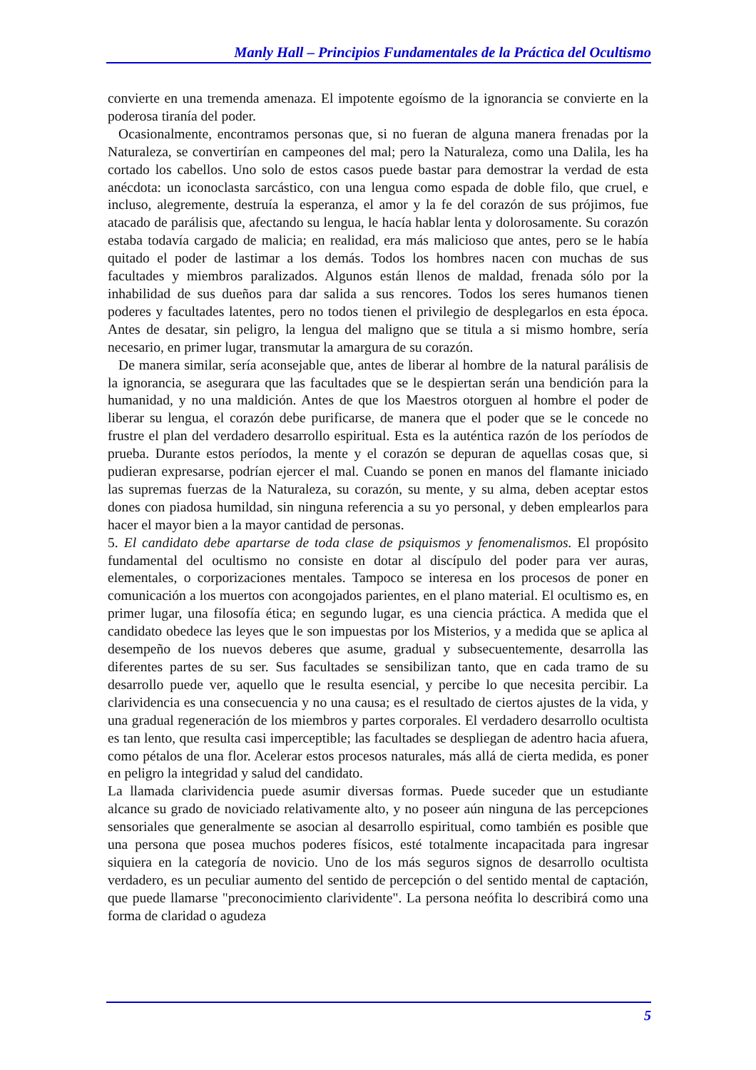Manly Hall – Principios Fundamentales de la Práctica del Ocultismo
convierte en una tremenda amenaza. El impotente egoísmo de la ignorancia se convierte en la poderosa tiranía del poder.
Ocasionalmente, encontramos personas que, si no fueran de alguna manera frenadas por la Naturaleza, se convertirían en campeones del mal; pero la Naturaleza, como una Dalila, les ha cortado los cabellos. Uno solo de estos casos puede bastar para demostrar la verdad de esta anécdota: un iconoclasta sarcástico, con una lengua como espada de doble filo, que cruel, e incluso, alegremente, destruía la esperanza, el amor y la fe del corazón de sus prójimos, fue atacado de parálisis que, afectando su lengua, le hacía hablar lenta y dolorosamente. Su corazón estaba todavía cargado de malicia; en realidad, era más malicioso que antes, pero se le había quitado el poder de lastimar a los demás. Todos los hombres nacen con muchas de sus facultades y miembros paralizados. Algunos están llenos de maldad, frenada sólo por la inhabilidad de sus dueños para dar salida a sus rencores. Todos los seres humanos tienen poderes y facultades latentes, pero no todos tienen el privilegio de desplegarlos en esta época. Antes de desatar, sin peligro, la lengua del maligno que se titula a si mismo hombre, sería necesario, en primer lugar, transmutar la amargura de su corazón.
De manera similar, sería aconsejable que, antes de liberar al hombre de la natural parálisis de la ignorancia, se asegurara que las facultades que se le despiertan serán una bendición para la humanidad, y no una maldición. Antes de que los Maestros otorguen al hombre el poder de liberar su lengua, el corazón debe purificarse, de manera que el poder que se le concede no frustre el plan del verdadero desarrollo espiritual. Esta es la auténtica razón de los períodos de prueba. Durante estos períodos, la mente y el corazón se depuran de aquellas cosas que, si pudieran expresarse, podrían ejercer el mal. Cuando se ponen en manos del flamante iniciado las supremas fuerzas de la Naturaleza, su corazón, su mente, y su alma, deben aceptar estos dones con piadosa humildad, sin ninguna referencia a su yo personal, y deben emplearlos para hacer el mayor bien a la mayor cantidad de personas.
5. El candidato debe apartarse de toda clase de psiquismos y fenomenalismos. El propósito fundamental del ocultismo no consiste en dotar al discípulo del poder para ver auras, elementales, o corporizaciones mentales. Tampoco se interesa en los procesos de poner en comunicación a los muertos con acongojados parientes, en el plano material. El ocultismo es, en primer lugar, una filosofía ética; en segundo lugar, es una ciencia práctica. A medida que el candidato obedece las leyes que le son impuestas por los Misterios, y a medida que se aplica al desempeño de los nuevos deberes que asume, gradual y subsecuentemente, desarrolla las diferentes partes de su ser. Sus facultades se sensibilizan tanto, que en cada tramo de su desarrollo puede ver, aquello que le resulta esencial, y percibe lo que necesita percibir. La clarividencia es una consecuencia y no una causa; es el resultado de ciertos ajustes de la vida, y una gradual regeneración de los miembros y partes corporales. El verdadero desarrollo ocultista es tan lento, que resulta casi imperceptible; las facultades se despliegan de adentro hacia afuera, como pétalos de una flor. Acelerar estos procesos naturales, más allá de cierta medida, es poner en peligro la integridad y salud del candidato.
La llamada clarividencia puede asumir diversas formas. Puede suceder que un estudiante alcance su grado de noviciado relativamente alto, y no poseer aún ninguna de las percepciones sensoriales que generalmente se asocian al desarrollo espiritual, como también es posible que una persona que posea muchos poderes físicos, esté totalmente incapacitada para ingresar siquiera en la categoría de novicio. Uno de los más seguros signos de desarrollo ocultista verdadero, es un peculiar aumento del sentido de percepción o del sentido mental de captación, que puede llamarse "preconocimiento clarividente". La persona neófita lo describirá como una forma de claridad o agudeza
5